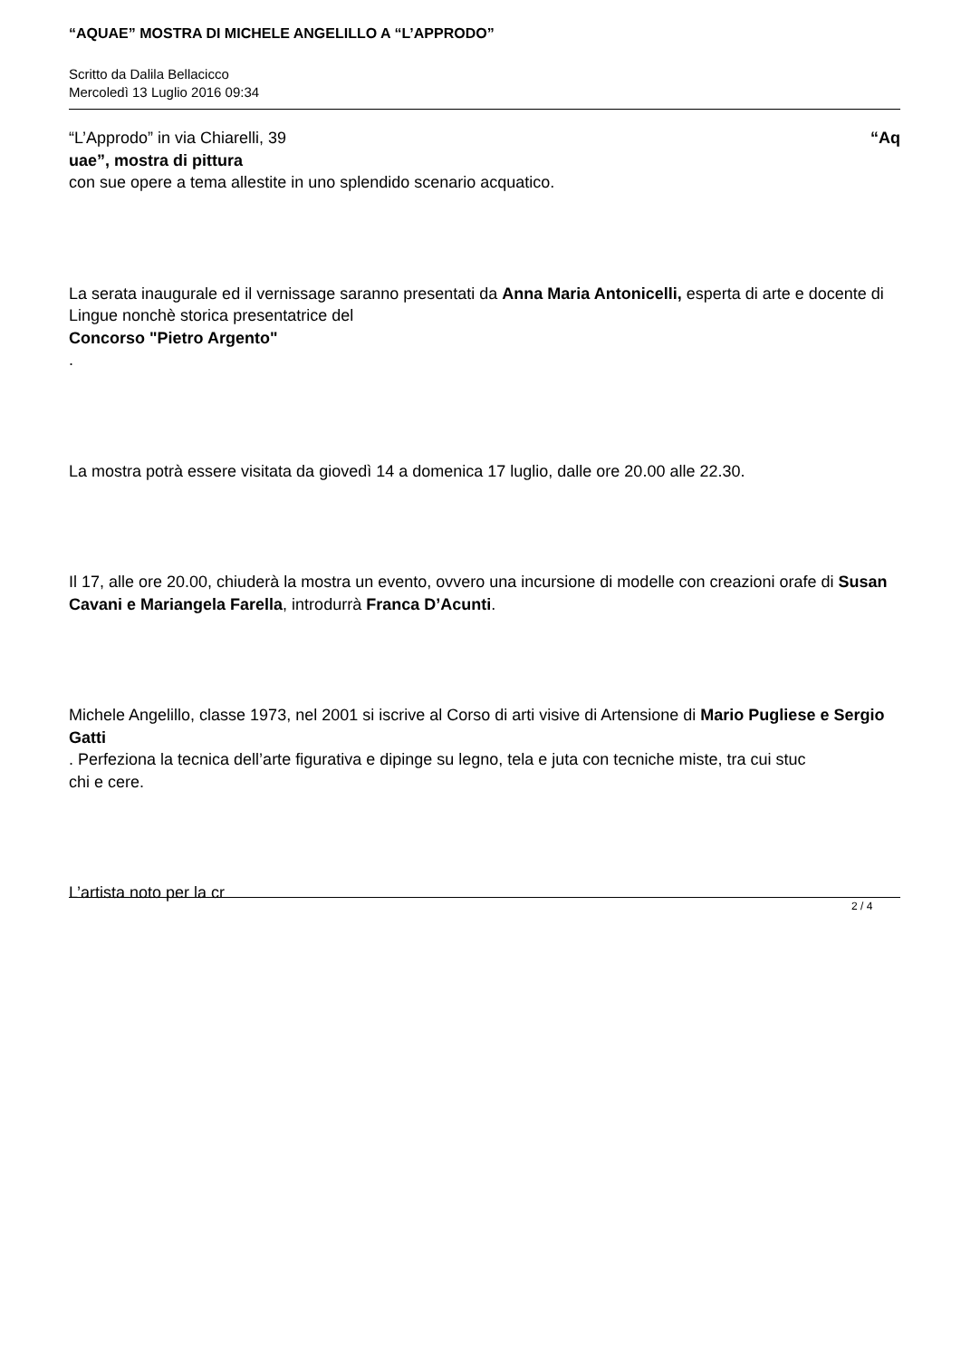“AQUAE” MOSTRA DI MICHELE ANGELILLO A “L’APPRODO”
Scritto da Dalila Bellacicco
Mercoledì 13 Luglio 2016 09:34
“L’Approdo” in via Chiarelli, 39 “Aq
uae”, mostra di pittura
con sue opere a tema allestite in uno splendido scenario acquatico.
La serata inaugurale ed il vernissage saranno presentati da Anna Maria Antonicelli, esperta di arte e docente di Lingue nonchè storica presentatrice del
Concorso "Pietro Argento"
.
La mostra potrà essere visitata da giovedì 14 a domenica 17 luglio, dalle ore 20.00 alle 22.30.
Il 17, alle ore 20.00, chiuderà la mostra un evento, ovvero una incursione di modelle con creazioni orafe di Susan Cavani e Mariangela Farella, introdurrà Franca D’Acunti.
Michele Angelillo, classe 1973, nel 2001 si iscrive al Corso di arti visive di Artensione di Mario Pugliese e Sergio Gatti
. Perfeziona la tecnica dell’arte figurativa e dipinge su legno, tela e juta con tecniche miste, tra cui stuc
chi e cere.
L’artista noto per la cr
2 / 4